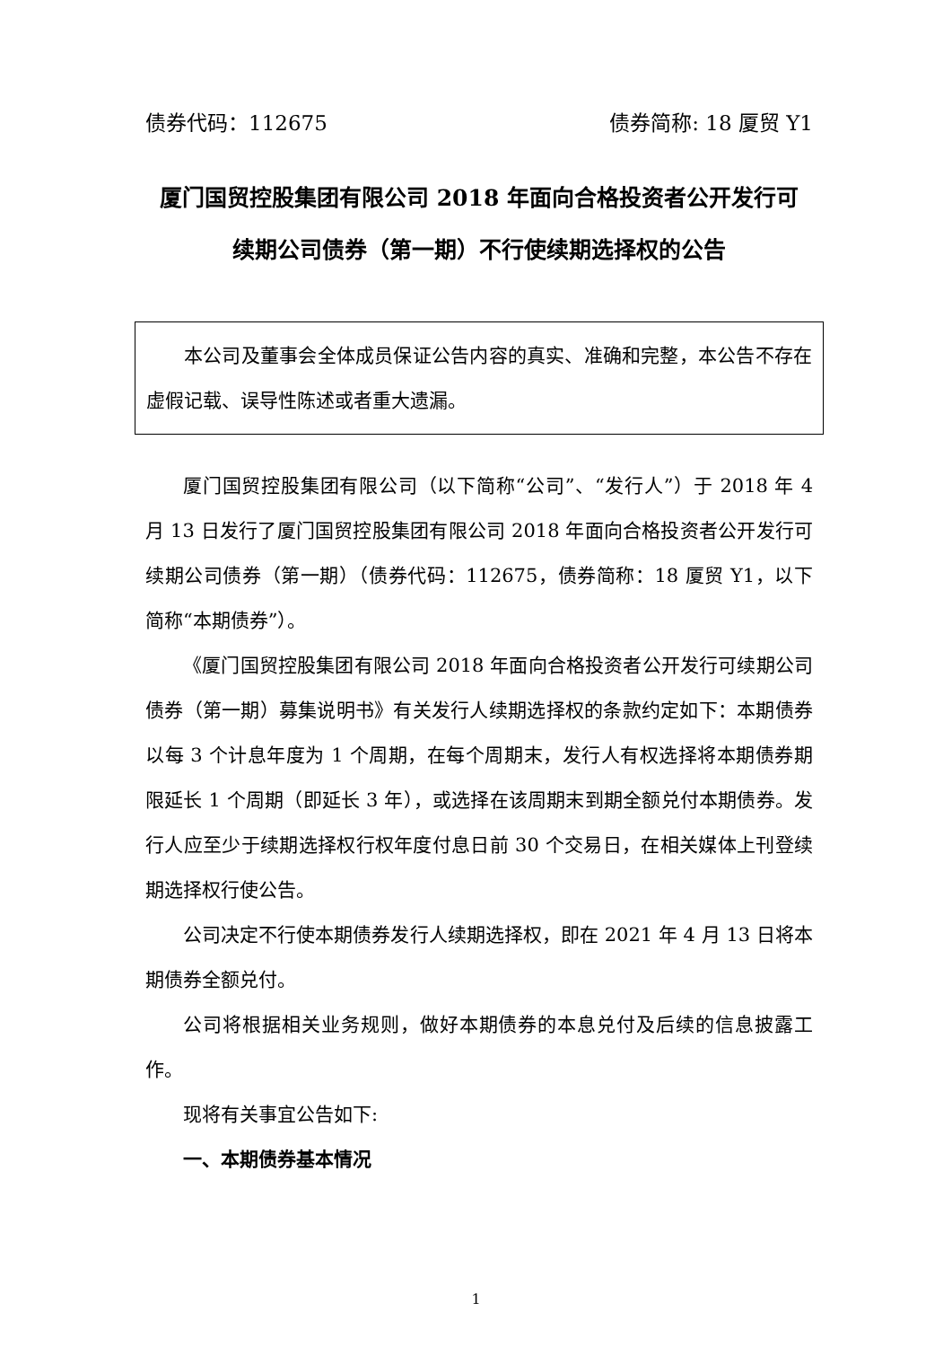债券代码：112675 债券简称: 18 厦贸 Y1
厦门国贸控股集团有限公司 2018 年面向合格投资者公开发行可
续期公司债券（第一期）不行使续期选择权的公告
本公司及董事会全体成员保证公告内容的真实、准确和完整，本公告不存在虚假记载、误导性陈述或者重大遗漏。
厦门国贸控股集团有限公司（以下简称“公司”、“发行人”）于 2018 年 4 月 13 日发行了厦门国贸控股集团有限公司 2018 年面向合格投资者公开发行可续期公司债券（第一期）（债券代码：112675，债券简称：18 厦贸 Y1，以下简称“本期债券”）。
《厦门国贸控股集团有限公司 2018 年面向合格投资者公开发行可续期公司债券（第一期）募集说明书》有关发行人续期选择权的条款约定如下：本期债券以每 3 个计息年度为 1 个周期，在每个周期末，发行人有权选择将本期债券期限延长 1 个周期（即延长 3 年），或选择在该周期末到期全额兑付本期债券。发行人应至少于续期选择权行权年度付息日前 30 个交易日，在相关媒体上刊登续期选择权行使公告。
公司决定不行使本期债券发行人续期选择权，即在 2021 年 4 月 13 日将本期债券全额兑付。
公司将根据相关业务规则，做好本期债券的本息兑付及后续的信息披露工作。
现将有关事宜公告如下:
一、本期债券基本情况
1